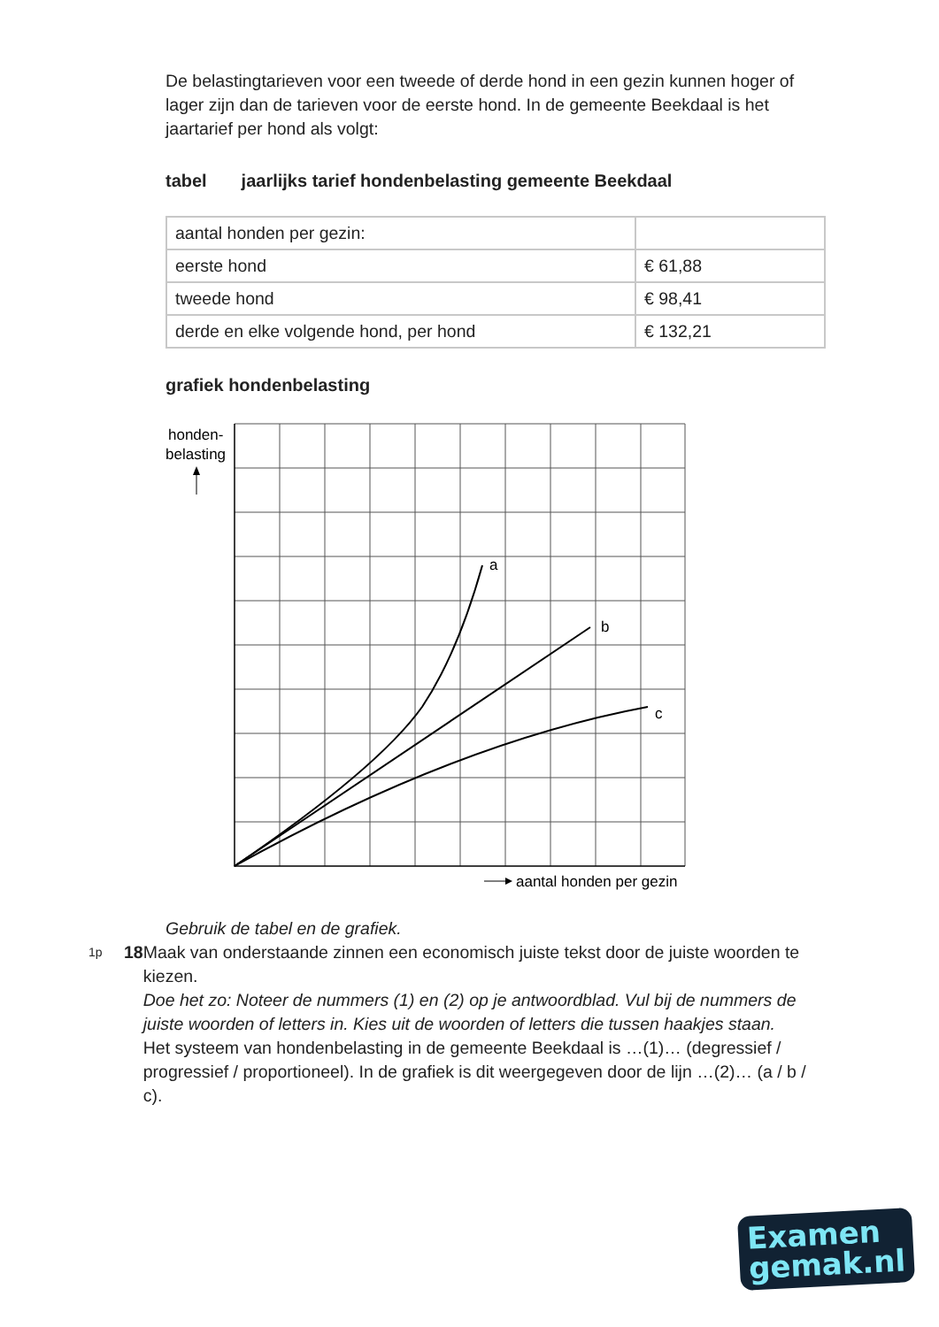De belastingtarieven voor een tweede of derde hond in een gezin kunnen hoger of lager zijn dan de tarieven voor de eerste hond. In de gemeente Beekdaal is het jaartarief per hond als volgt:
tabel jaarlijks tarief hondenbelasting gemeente Beekdaal
| aantal honden per gezin: | |
| eerste hond | € 61,88 |
| tweede hond | € 98,41 |
| derde en elke volgende hond, per hond | € 132,21 |
grafiek hondenbelasting
honden-
belasting
a
b
c
aantal honden per gezin
Gebruik de tabel en de grafiek.
1p 18 Maak van onderstaande zinnen een economisch juiste tekst door de juiste woorden te kiezen.
Doe het zo: Noteer de nummers (1) en (2) op je antwoordblad. Vul bij de nummers de juiste woorden of letters in. Kies uit de woorden of letters die tussen haakjes staan.
Het systeem van hondenbelasting in de gemeente Beekdaal is …(1)… (degressief / progressief / proportioneel). In de grafiek is dit weergegeven door de lijn …(2)… (a / b / c).
Examen
gemak.nl